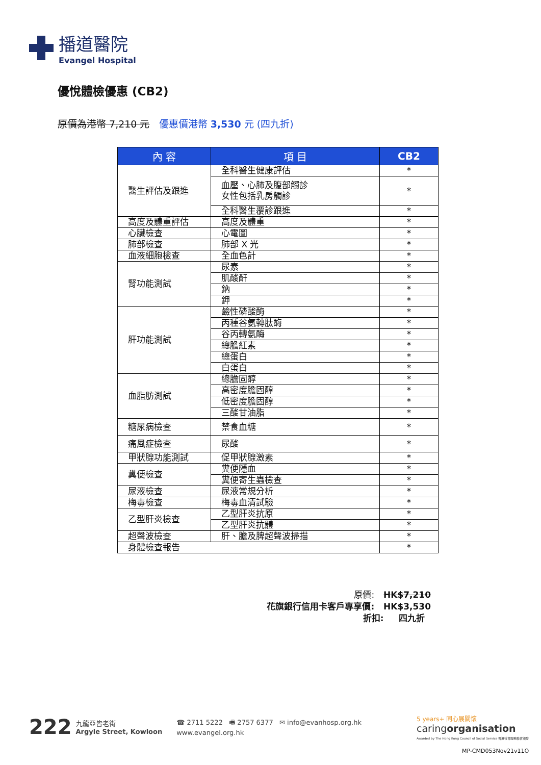播道醫院
Evangel Hospital
優悅體檢優惠 (CB2)
原價為港幣 7,210 元 優惠價港幣 3,530 元 (四九折)
| 內 容 | 項 目 | CB2 |
| --- | --- | --- |
| 醫生評估及跟進 | 全科醫生健康評估 | * |
| | 血壓、心肺及腹部觸診 女性包括乳房觸診 | * |
| | 全科醫生覆診跟進 | * |
| 高度及體重評估 | 高度及體重 | * |
| 心臟檢查 | 心電圖 | * |
| 肺部檢查 | 肺部 X 光 | * |
| 血液細胞檢查 | 全血色計 | * |
| 腎功能測試 | 尿素 | * |
| | 肌酸酐 | * |
| | 鈉 | * |
| | 鉀 | * |
| 肝功能測試 | 鹼性磷酸酶 | * |
| | 丙種谷氨轉肽酶 | * |
| | 谷丙轉氨酶 | * |
| | 總膽紅素 | * |
| | 總蛋白 | * |
| | 白蛋白 | * |
| 血脂肪測試 | 總膽固醇 | * |
| | 高密度膽固醇 | * |
| | 低密度膽固醇 | * |
| | 三酸甘油脂 | * |
| 糖尿病檢查 | 禁食血糖 | * |
| 痛風症檢查 | 尿酸 | * |
| 甲狀腺功能測試 | 促甲狀腺激素 | * |
| 糞便檢查 | 糞便隱血 | * |
| | 糞便寄生蟲檢查 | * |
| 尿液檢查 | 尿液常規分析 | * |
| 梅毒檢查 | 梅毒血清試驗 | * |
| 乙型肝炎檢查 | 乙型肝炎抗原 | * |
| | 乙型肝炎抗體 | * |
| 超聲波檢查 | 肝、膽及脾超聲波掃描 | * |
| 身體檢查報告 | | * |
原價: HK$7,210
花旗銀行信用卡客戶專享價: HK$3,530
折扣: 四九折
222 九龍亞皆老街
Argyle Street, Kowloon ☎ 2711 5222 🖷 2757 6377 ✉ info@evanhosp.org.hk
www.evangel.org.hk
5 years+ 同心展關懷
caringorganisation
Awarded by The Hong Kong Council of Social Service 香港社會服務聯會頒發
MP-CMD053Nov21v11O